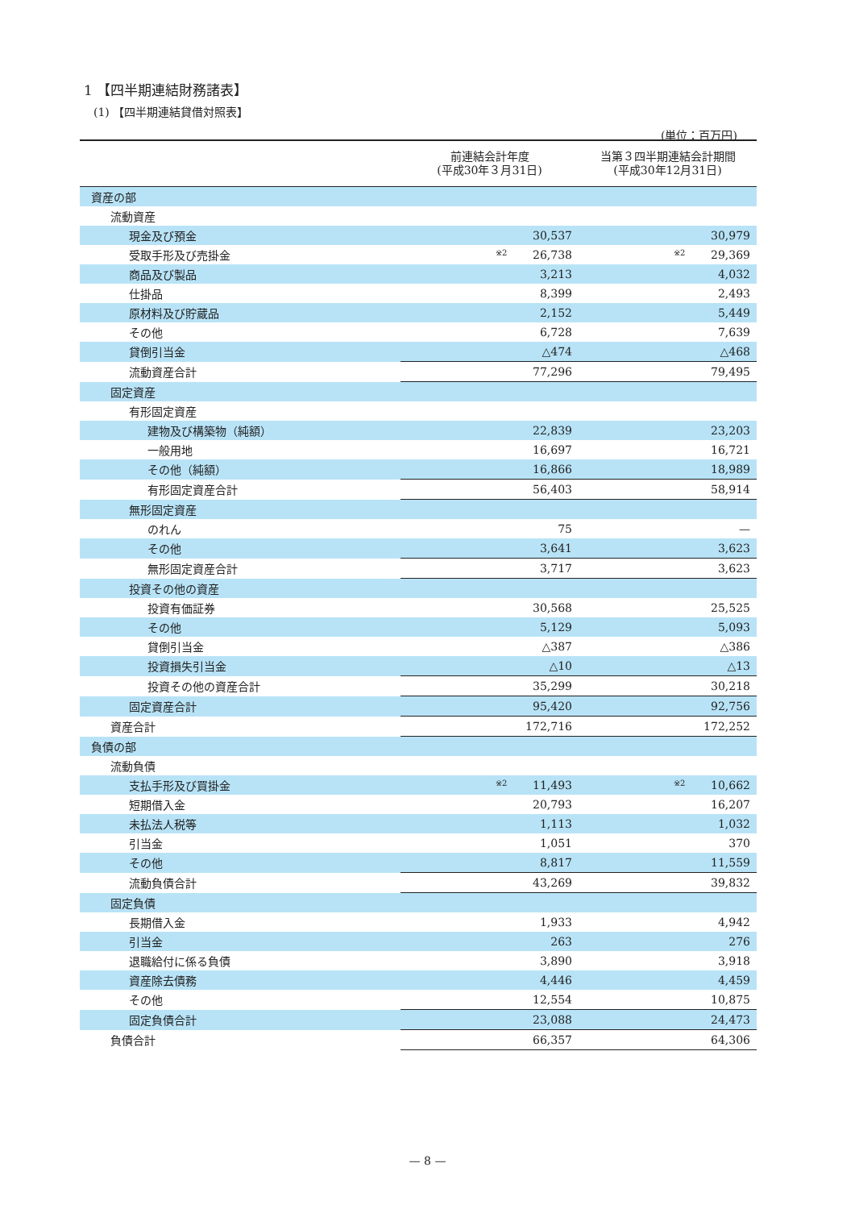1 【四半期連結財務諸表】
(1) 【四半期連結貸借対照表】
(単位：百万円)
| | 前連結会計年度 (平成30年３月31日) | 当第３四半期連結会計期間 (平成30年12月31日) |
| --- | --- | --- |
| 資産の部 | | |
| 流動資産 | | |
| 現金及び預金 | 30,537 | 30,979 |
| 受取手形及び売掛金 | ※2 26,738 | ※2 29,369 |
| 商品及び製品 | 3,213 | 4,032 |
| 仕掛品 | 8,399 | 2,493 |
| 原材料及び貯蔵品 | 2,152 | 5,449 |
| その他 | 6,728 | 7,639 |
| 貸倒引当金 | △474 | △468 |
| 流動資産合計 | 77,296 | 79,495 |
| 固定資産 | | |
| 有形固定資産 | | |
| 建物及び構築物（純額） | 22,839 | 23,203 |
| 一般用地 | 16,697 | 16,721 |
| その他（純額） | 16,866 | 18,989 |
| 有形固定資産合計 | 56,403 | 58,914 |
| 無形固定資産 | | |
| のれん | 75 | — |
| その他 | 3,641 | 3,623 |
| 無形固定資産合計 | 3,717 | 3,623 |
| 投資その他の資産 | | |
| 投資有価証券 | 30,568 | 25,525 |
| その他 | 5,129 | 5,093 |
| 貸倒引当金 | △387 | △386 |
| 投資損失引当金 | △10 | △13 |
| 投資その他の資産合計 | 35,299 | 30,218 |
| 固定資産合計 | 95,420 | 92,756 |
| 資産合計 | 172,716 | 172,252 |
| 負債の部 | | |
| 流動負債 | | |
| 支払手形及び買掛金 | ※2 11,493 | ※2 10,662 |
| 短期借入金 | 20,793 | 16,207 |
| 未払法人税等 | 1,113 | 1,032 |
| 引当金 | 1,051 | 370 |
| その他 | 8,817 | 11,559 |
| 流動負債合計 | 43,269 | 39,832 |
| 固定負債 | | |
| 長期借入金 | 1,933 | 4,942 |
| 引当金 | 263 | 276 |
| 退職給付に係る負債 | 3,890 | 3,918 |
| 資産除去債務 | 4,446 | 4,459 |
| その他 | 12,554 | 10,875 |
| 固定負債合計 | 23,088 | 24,473 |
| 負債合計 | 66,357 | 64,306 |
— 8 —